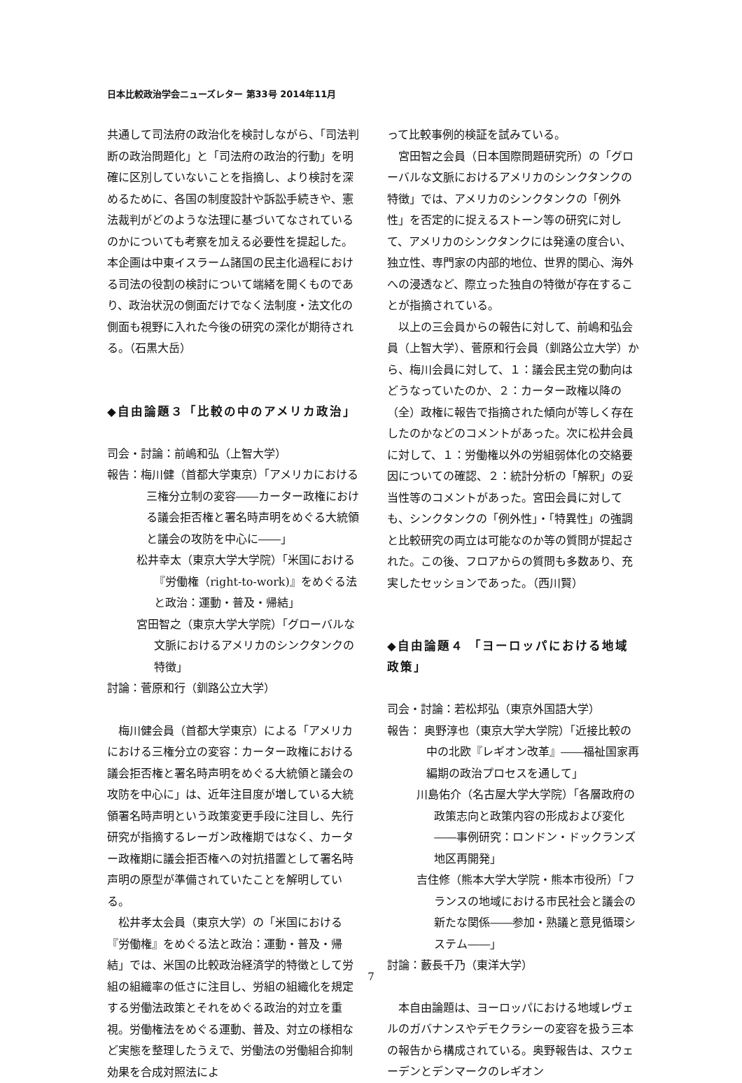日本比較政治学会ニューズレター 第33号 2014年11月
共通して司法府の政治化を検討しながら、「司法判断の政治問題化」と「司法府の政治的行動」を明確に区別していないことを指摘し、より検討を深めるために、各国の制度設計や訴訟手続きや、憲法裁判がどのような法理に基づいてなされているのかについても考察を加える必要性を提起した。本企画は中東イスラーム諸国の民主化過程における司法の役割の検討について端緒を開くものであり、政治状況の側面だけでなく法制度・法文化の側面も視野に入れた今後の研究の深化が期待される。（石黒大岳）
◆自由論題３「比較の中のアメリカ政治」
司会・討論：前嶋和弘（上智大学）
報告：梅川健（首都大学東京）「アメリカにおける三権分立制の変容――カーター政権における議会拒否権と署名時声明をめぐる大統領と議会の攻防を中心に――」
松井幸太（東京大学大学院）「米国における『労働権（right-to-work)』をめぐる法と政治：運動・普及・帰結」
宮田智之（東京大学大学院）「グローバルな文脈におけるアメリカのシンクタンクの特徴」
討論：菅原和行（釧路公立大学）
梅川健会員（首都大学東京）による「アメリカにおける三権分立の変容：カーター政権における議会拒否権と署名時声明をめぐる大統領と議会の攻防を中心に」は、近年注目度が増している大統領署名時声明という政策変更手段に注目し、先行研究が指摘するレーガン政権期ではなく、カーター政権期に議会拒否権への対抗措置として署名時声明の原型が準備されていたことを解明している。
松井孝太会員（東京大学）の「米国における『労働権』をめぐる法と政治：運動・普及・帰結」では、米国の比較政治経済学的特徴として労組の組織率の低さに注目し、労組の組織化を規定する労働法政策とそれをめぐる政治的対立を重視。労働権法をめぐる運動、普及、対立の様相など実態を整理したうえで、労働法の労働組合抑制効果を合成対照法によ
って比較事例的検証を試みている。
宮田智之会員（日本国際問題研究所）の「グローバルな文脈におけるアメリカのシンクタンクの特徴」では、アメリカのシンクタンクの「例外性」を否定的に捉えるストーン等の研究に対して、アメリカのシンクタンクには発達の度合い、独立性、専門家の内部的地位、世界的関心、海外への浸透など、際立った独自の特徴が存在することが指摘されている。
以上の三会員からの報告に対して、前嶋和弘会員（上智大学）、菅原和行会員（釧路公立大学）から、梅川会員に対して、１：議会民主党の動向はどうなっていたのか、２：カーター政権以降の（全）政権に報告で指摘された傾向が等しく存在したのかなどのコメントがあった。次に松井会員に対して、１：労働権以外の労組弱体化の交絡要因についての確認、２：統計分析の「解釈」の妥当性等のコメントがあった。宮田会員に対しても、シンクタンクの「例外性」・「特異性」の強調と比較研究の両立は可能なのか等の質問が提起された。この後、フロアからの質問も多数あり、充実したセッションであった。（西川賢）
◆自由論題４ 「ヨーロッパにおける地域政策」
司会・討論：若松邦弘（東京外国語大学）
報告： 奥野淳也（東京大学大学院）「近接比較の中の北欧『レギオン改革』――福祉国家再編期の政治プロセスを通して」
川島佑介（名古屋大学大学院）「各層政府の政策志向と政策内容の形成および変化――事例研究：ロンドン・ドックランズ地区再開発」
吉住修（熊本大学大学院・熊本市役所）「フランスの地域における市民社会と議会の新たな関係――参加・熟議と意見循環システム――」
討論：藪長千乃（東洋大学）
本自由論題は、ヨーロッパにおける地域レヴェルのガバナンスやデモクラシーの変容を扱う三本の報告から構成されている。奥野報告は、スウェーデンとデンマークのレギオン
7